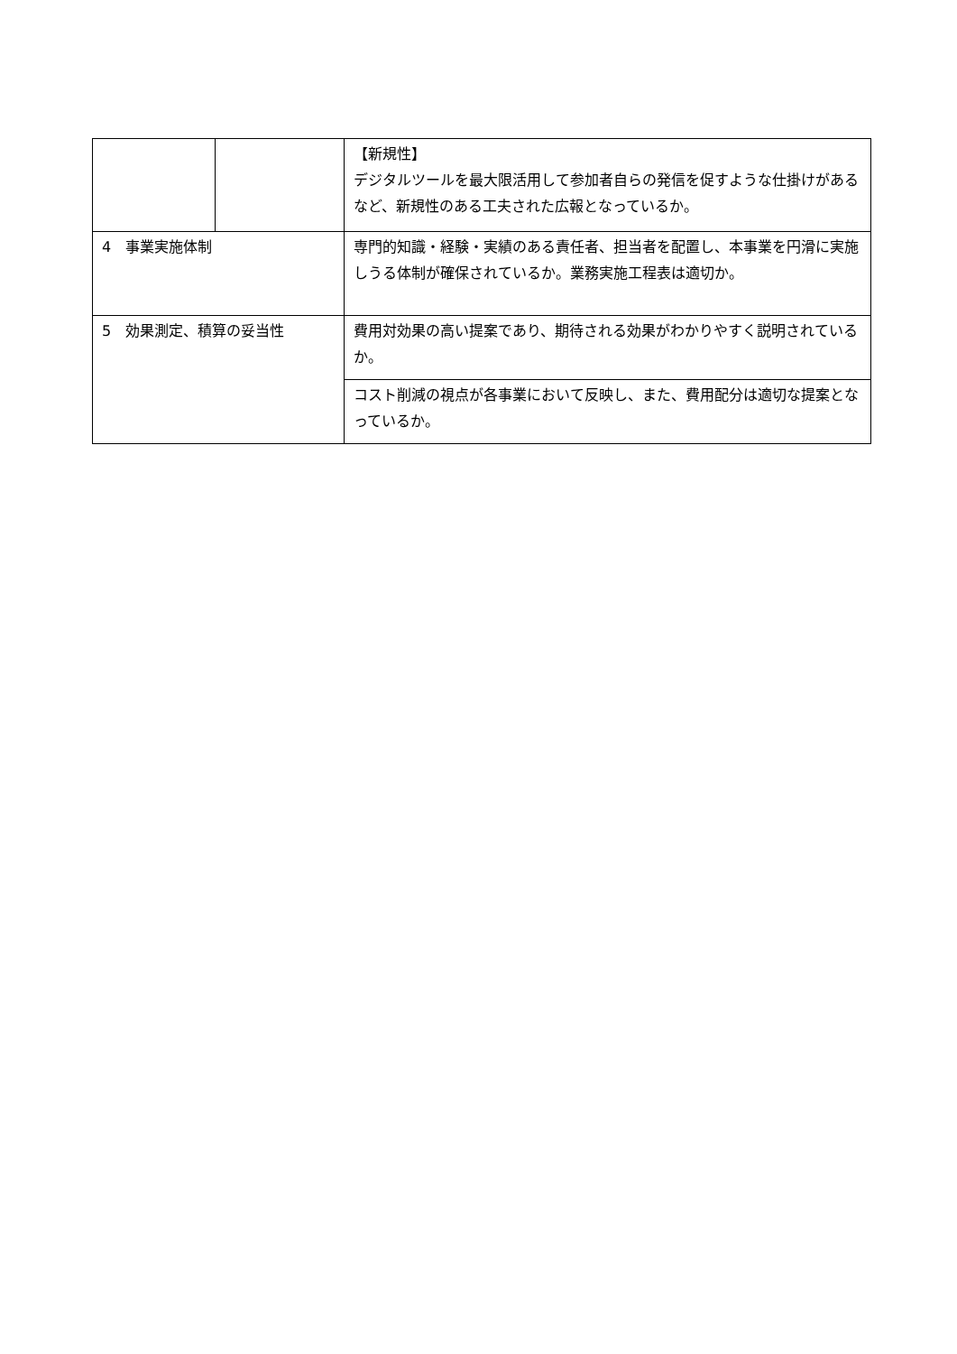| | | 【新規性】 デジタルツールを最大限活用して参加者自らの発信を促すような仕掛けがあるなど、新規性のある工夫された広報となっているか。 |
| 4 事業実施体制 | | 専門的知識・経験・実績のある責任者、担当者を配置し、本事業を円滑に実施しうる体制が確保されているか。業務実施工程表は適切か。 |
| 5 効果測定、積算の妥当性 | | 費用対効果の高い提案であり、期待される効果がわかりやすく説明されているか。 |
| | | コスト削減の視点が各事業において反映し、また、費用配分は適切な提案となっているか。 |